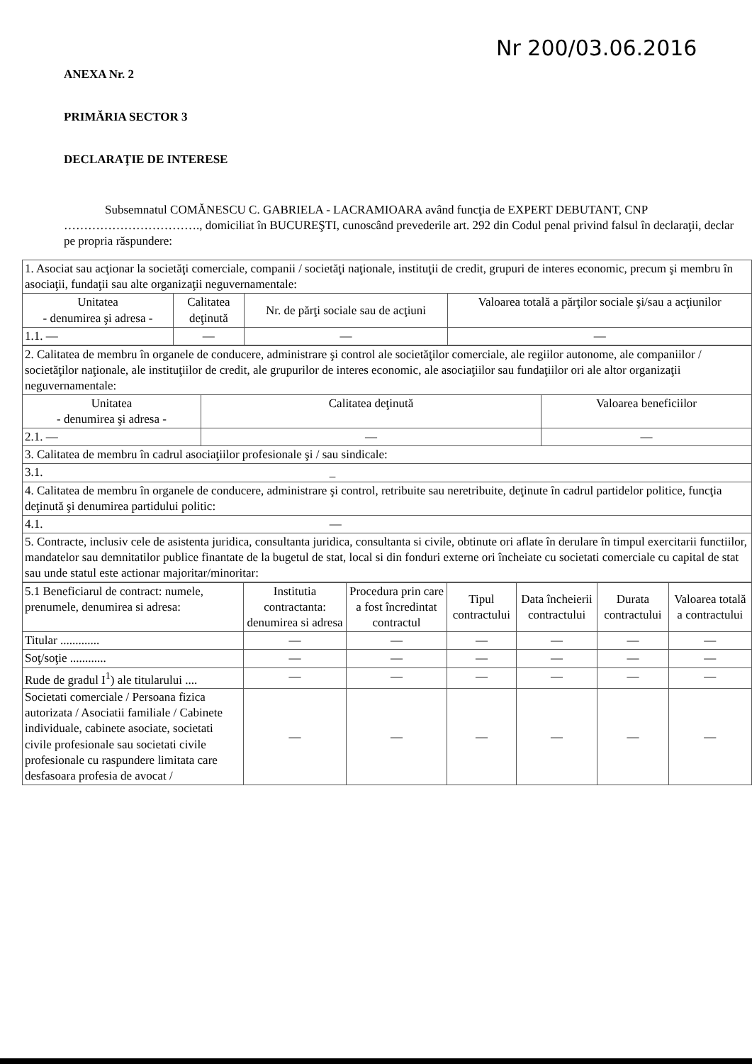Nr 200/03.06.2016
ANEXA Nr. 2
PRIMĂRIA SECTOR 3
DECLARAŢIE DE INTERESE
Subsemnatul COMĂNESCU C. GABRIELA - LACRAMIOARA având funcţia de EXPERT DEBUTANT, CNP ……………………………., domiciliat în BUCUREŞTI, cunoscând prevederile art. 292 din Codul penal privind falsul în declaraţii, declar pe propria răspundere:
| 1. Asociat sau acţionar la societăţi comerciale, companii / societăţi naţionale, instituţii de credit, grupuri de interes economic, precum şi membru în asociaţii, fundaţii sau alte organizaţii neguvernamentale: | | | |
| Unitatea - denumirea şi adresa - | Calitatea deţinută | Nr. de părţi sociale sau de acţiuni | Valoarea totală a părţilor sociale şi/sau a acţiunilor |
| 1.1. — | — | — | — |
| 2. Calitatea de membru în organele de conducere, administrare şi control ale societăţilor comerciale, ale regiilor autonome, ale companiilor / societăţilor naţionale, ale instituţiilor de credit, ale grupurilor de interes economic, ale asociaţiilor sau fundaţiilor ori ale altor organizaţii neguvernamentale: | | |
| Unitatea - denumirea şi adresa - | Calitatea deţinută | Valoarea beneficiilor |
| 2.1. — | — | — |
| 3. Calitatea de membru în cadrul asociaţiilor profesionale şi / sau sindicale: | | |
| 3.1. _ | | |
| 4. Calitatea de membru în organele de conducere, administrare şi control, retribuite sau neretribuite, deţinute în cadrul partidelor politice, funcţia deţinută şi denumirea partidului politic: | | |
| 4.1. — | | |
| 5. Contracte, inclusiv cele de asistenta juridica, consultanta juridica, consultanta si civile, obtinute ori aflate în derulare în timpul exercitarii functiilor, mandatelor sau demnitatilor publice finantate de la bugetul de stat, local si din fonduri externe ori încheiate cu societati comerciale cu capital de stat sau unde statul este actionar majoritar/minoritar: | | |
| 5.1 Beneficiarul de contract: numele, prenumele, denumirea si adresa: | Institutia contractanta: denumirea si adresa | Procedura prin care a fost încredintat contractul | Tipul contractului | Data încheierii contractului | Durata contractului | Valoarea totală a contractului |
| Titular ............. | — | — | — | — | — | — |
| Soţ/soţie ............ | — | — | — | — | — | — |
| Rude de gradul I<sup>1</sup>) ale titularului .... | — | — | — | — | — | — |
| Societati comerciale / Persoana fizica autorizata / Asociatii familiale / Cabinete individuale, cabinete asociate, societati civile profesionale sau societati civile profesionale cu raspundere limitata care desfasoara profesia de avocat / | — | — | — | — | — | — |